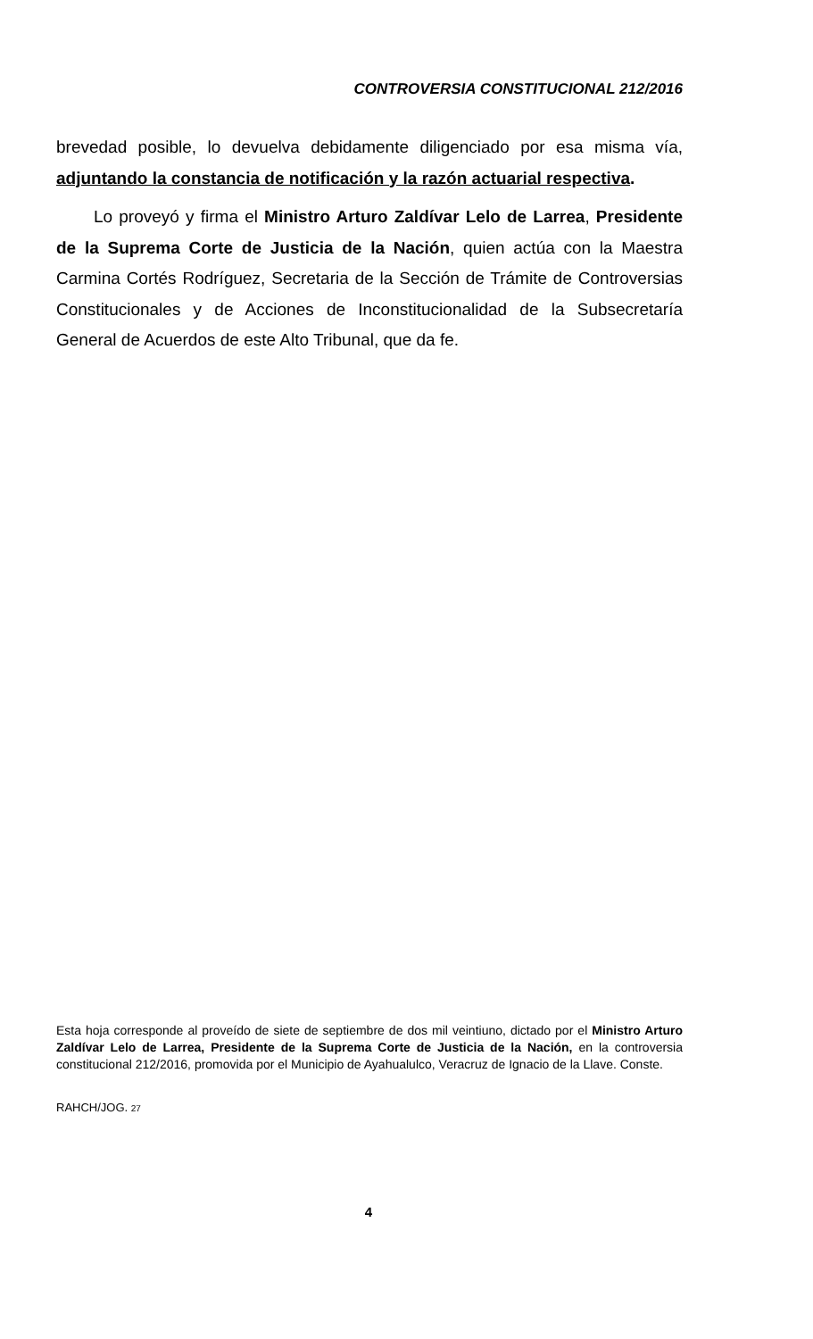CONTROVERSIA CONSTITUCIONAL 212/2016
brevedad posible, lo devuelva debidamente diligenciado por esa misma vía, adjuntando la constancia de notificación y la razón actuarial respectiva.
Lo proveyó y firma el Ministro Arturo Zaldívar Lelo de Larrea, Presidente de la Suprema Corte de Justicia de la Nación, quien actúa con la Maestra Carmina Cortés Rodríguez, Secretaria de la Sección de Trámite de Controversias Constitucionales y de Acciones de Inconstitucionalidad de la Subsecretaría General de Acuerdos de este Alto Tribunal, que da fe.
Esta hoja corresponde al proveído de siete de septiembre de dos mil veintiuno, dictado por el Ministro Arturo Zaldívar Lelo de Larrea, Presidente de la Suprema Corte de Justicia de la Nación, en la controversia constitucional 212/2016, promovida por el Municipio de Ayahualulco, Veracruz de Ignacio de la Llave. Conste.
RAHCH/JOG. 27
4